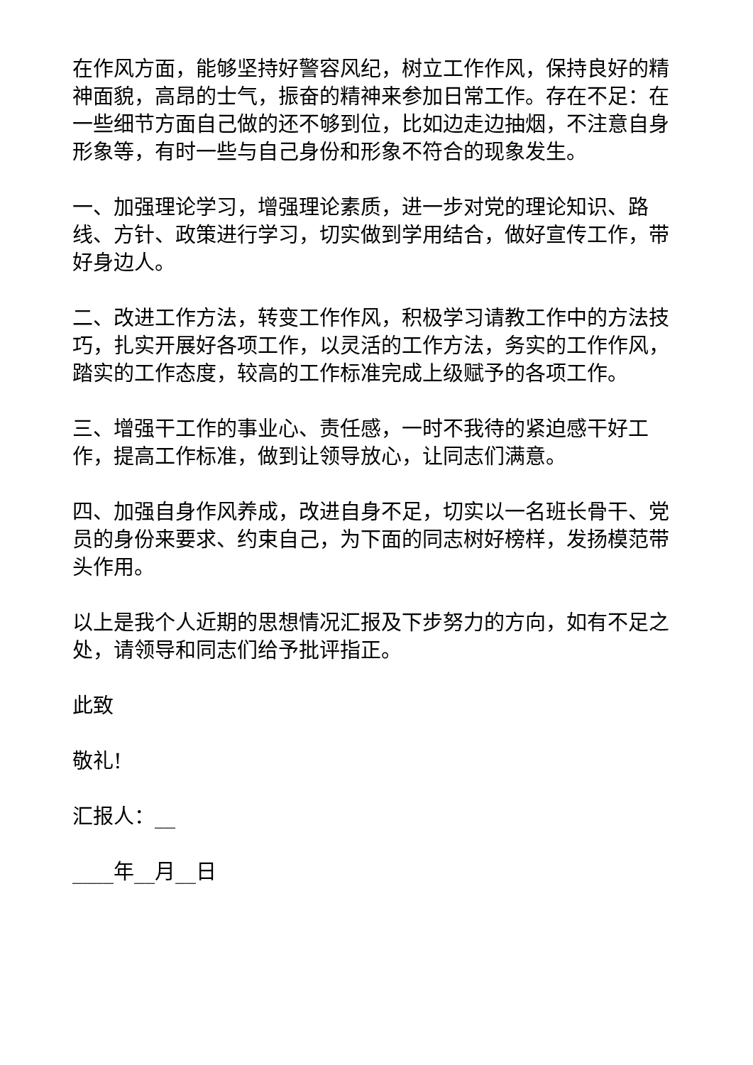在作风方面，能够坚持好警容风纪，树立工作作风，保持良好的精神面貌，高昂的士气，振奋的精神来参加日常工作。存在不足：在一些细节方面自己做的还不够到位，比如边走边抽烟，不注意自身形象等，有时一些与自己身份和形象不符合的现象发生。
一、加强理论学习，增强理论素质，进一步对党的理论知识、路线、方针、政策进行学习，切实做到学用结合，做好宣传工作，带好身边人。
二、改进工作方法，转变工作作风，积极学习请教工作中的方法技巧，扎实开展好各项工作，以灵活的工作方法，务实的工作作风，踏实的工作态度，较高的工作标准完成上级赋予的各项工作。
三、增强干工作的事业心、责任感，一时不我待的紧迫感干好工作，提高工作标准，做到让领导放心，让同志们满意。
四、加强自身作风养成，改进自身不足，切实以一名班长骨干、党员的身份来要求、约束自己，为下面的同志树好榜样，发扬模范带头作用。
以上是我个人近期的思想情况汇报及下步努力的方向，如有不足之处，请领导和同志们给予批评指正。
此致
敬礼!
汇报人：__
____年__月__日